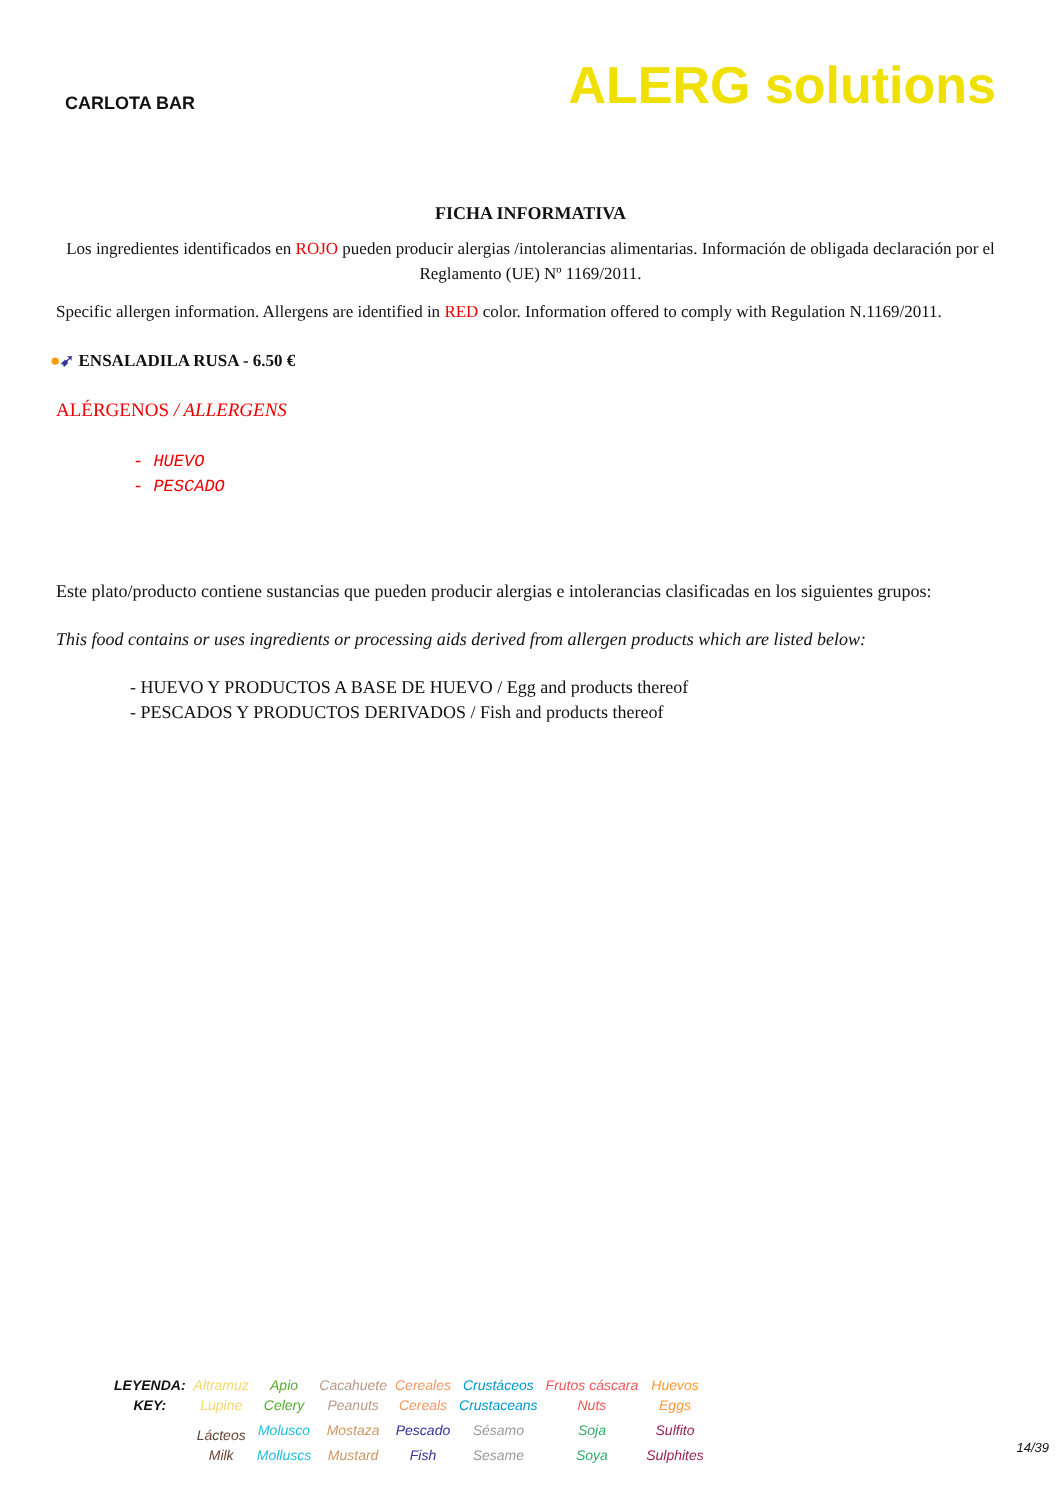CARLOTA BAR
ALERG solutions
FICHA INFORMATIVA
Los ingredientes identificados en ROJO pueden producir alergias /intolerancias alimentarias. Información de obligada declaración por el Reglamento (UE) Nº 1169/2011.
Specific allergen information. Allergens are identified in RED color. Information offered to comply with Regulation N.1169/2011.
●➹ ENSALADILA RUSA - 6.50 €
ALÉRGENOS / ALLERGENS
- HUEVO
- PESCADO
Este plato/producto contiene sustancias que pueden producir alergias e intolerancias clasificadas en los siguientes grupos:
This food contains or uses ingredients or processing aids derived from allergen products which are listed below:
- HUEVO Y PRODUCTOS A BASE DE HUEVO / Egg and products thereof
- PESCADOS Y PRODUCTOS DERIVADOS / Fish and products thereof
| LEYENDA: | Altramuz | Apio | Cacahuete | Cereales | Crustáceos | Frutos cáscara | Huevos |
| KEY: | Lupine | Celery | Peanuts | Cereals | Crustaceans | Nuts | Eggs |
| | Lácteos | Molusco | Mostaza | Pescado | Sésamo | Soja | Sulfito |
| | Milk | Molluscs | Mustard | Fish | Sesame | Soya | Sulphites |
14/39